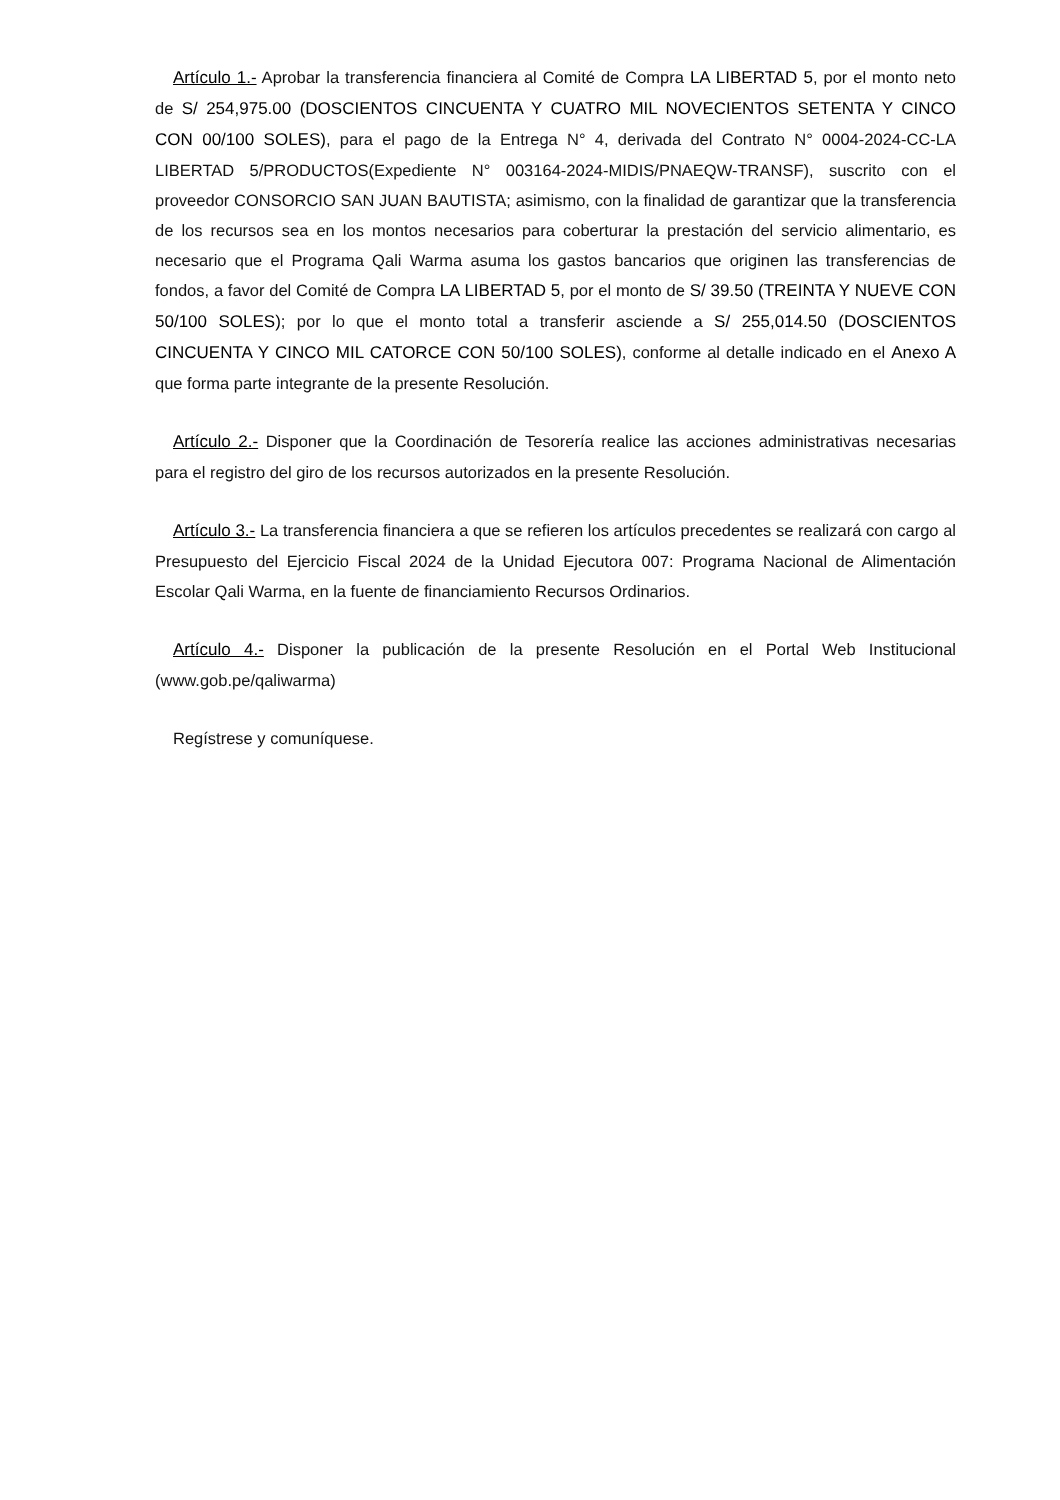Artículo 1.- Aprobar la transferencia financiera al Comité de Compra LA LIBERTAD 5, por el monto neto de S/ 254,975.00 (DOSCIENTOS CINCUENTA Y CUATRO MIL NOVECIENTOS SETENTA Y CINCO CON 00/100 SOLES), para el pago de la Entrega N° 4, derivada del Contrato N° 0004-2024-CC-LA LIBERTAD 5/PRODUCTOS(Expediente N° 003164-2024-MIDIS/PNAEQW-TRANSF), suscrito con el proveedor CONSORCIO SAN JUAN BAUTISTA; asimismo, con la finalidad de garantizar que la transferencia de los recursos sea en los montos necesarios para coberturar la prestación del servicio alimentario, es necesario que el Programa Qali Warma asuma los gastos bancarios que originen las transferencias de fondos, a favor del Comité de Compra LA LIBERTAD 5, por el monto de S/ 39.50 (TREINTA Y NUEVE CON 50/100 SOLES); por lo que el monto total a transferir asciende a S/ 255,014.50 (DOSCIENTOS CINCUENTA Y CINCO MIL CATORCE CON 50/100 SOLES), conforme al detalle indicado en el Anexo A que forma parte integrante de la presente Resolución.
Artículo 2.- Disponer que la Coordinación de Tesorería realice las acciones administrativas necesarias para el registro del giro de los recursos autorizados en la presente Resolución.
Artículo 3.- La transferencia financiera a que se refieren los artículos precedentes se realizará con cargo al Presupuesto del Ejercicio Fiscal 2024 de la Unidad Ejecutora 007: Programa Nacional de Alimentación Escolar Qali Warma, en la fuente de financiamiento Recursos Ordinarios.
Artículo 4.- Disponer la publicación de la presente Resolución en el Portal Web Institucional (www.gob.pe/qaliwarma)
Regístrese y comuníquese.